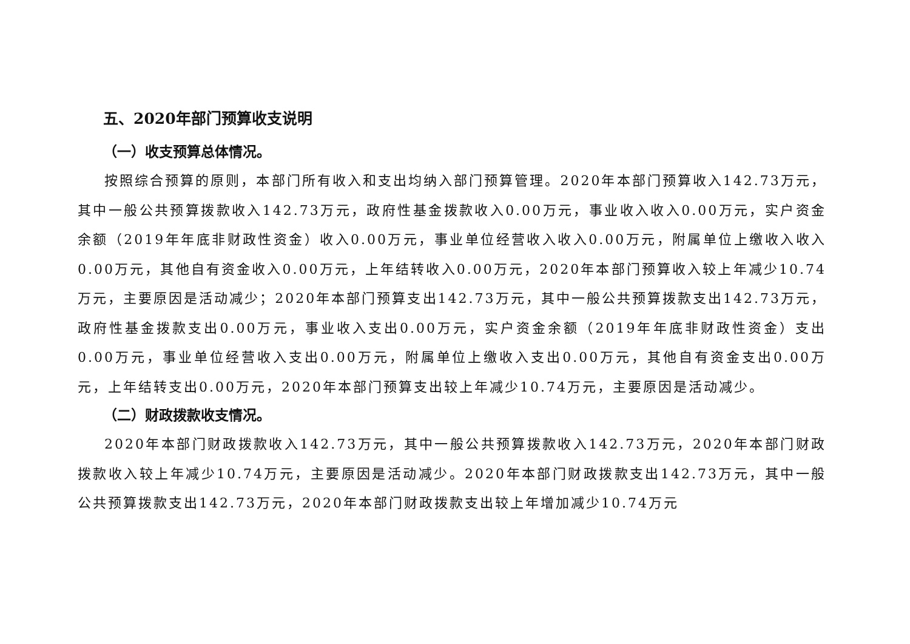五、2020年部门预算收支说明
（一）收支预算总体情况。
按照综合预算的原则，本部门所有收入和支出均纳入部门预算管理。2020年本部门预算收入142.73万元，其中一般公共预算拨款收入142.73万元，政府性基金拨款收入0.00万元，事业收入收入0.00万元，实户资金余额（2019年年底非财政性资金）收入0.00万元，事业单位经营收入收入0.00万元，附属单位上缴收入收入0.00万元，其他自有资金收入0.00万元，上年结转收入0.00万元，2020年本部门预算收入较上年减少10.74万元，主要原因是活动减少；2020年本部门预算支出142.73万元，其中一般公共预算拨款支出142.73万元，政府性基金拨款支出0.00万元，事业收入支出0.00万元，实户资金余额（2019年年底非财政性资金）支出0.00万元，事业单位经营收入支出0.00万元，附属单位上缴收入支出0.00万元，其他自有资金支出0.00万元，上年结转支出0.00万元，2020年本部门预算支出较上年减少10.74万元，主要原因是活动减少。
（二）财政拨款收支情况。
2020年本部门财政拨款收入142.73万元，其中一般公共预算拨款收入142.73万元，2020年本部门财政拨款收入较上年减少10.74万元，主要原因是活动减少。2020年本部门财政拨款支出142.73万元，其中一般公共预算拨款支出142.73万元，2020年本部门财政拨款支出较上年增加减少10.74万元